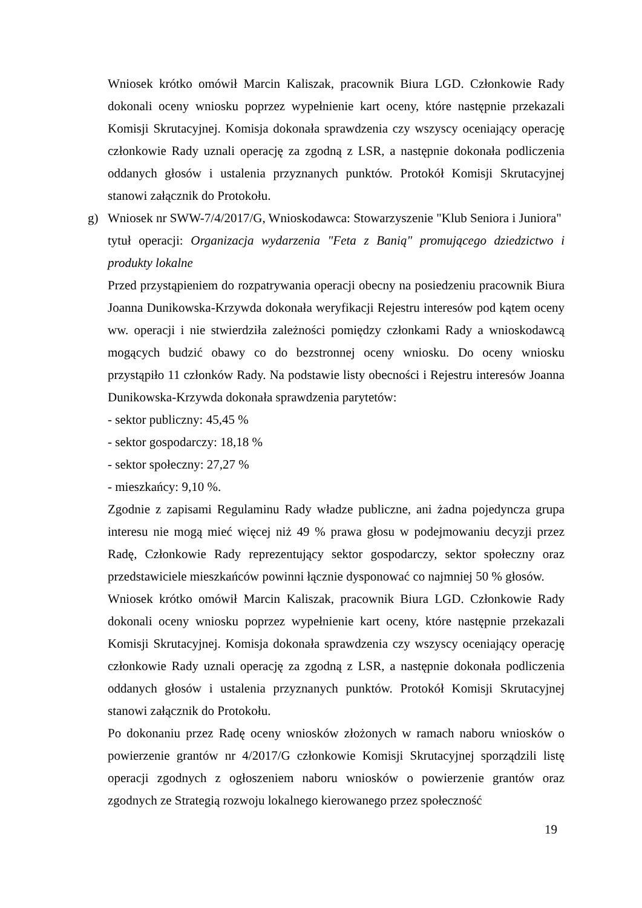Wniosek krótko omówił Marcin Kaliszak, pracownik Biura LGD. Członkowie Rady dokonali oceny wniosku poprzez wypełnienie kart oceny, które następnie przekazali Komisji Skrutacyjnej. Komisja dokonała sprawdzenia czy wszyscy oceniający operację członkowie Rady uznali operację za zgodną z LSR, a następnie dokonała podliczenia oddanych głosów i ustalenia przyznanych punktów. Protokół Komisji Skrutacyjnej stanowi załącznik do Protokołu.
g) Wniosek nr SWW-7/4/2017/G, Wnioskodawca: Stowarzyszenie "Klub Seniora i Juniora"
tytuł operacji: Organizacja wydarzenia "Feta z Banią" promującego dziedzictwo i produkty lokalne
Przed przystąpieniem do rozpatrywania operacji obecny na posiedzeniu pracownik Biura Joanna Dunikowska-Krzywda dokonała weryfikacji Rejestru interesów pod kątem oceny ww. operacji i nie stwierdziła zależności pomiędzy członkami Rady a wnioskodawcą mogących budzić obawy co do bezstronnej oceny wniosku. Do oceny wniosku przystąpiło 11 członków Rady. Na podstawie listy obecności i Rejestru interesów Joanna Dunikowska-Krzywda dokonała sprawdzenia parytetów:
- sektor publiczny: 45,45 %
- sektor gospodarczy: 18,18 %
- sektor społeczny: 27,27 %
- mieszkańcy: 9,10 %.
Zgodnie z zapisami Regulaminu Rady władze publiczne, ani żadna pojedyncza grupa interesu nie mogą mieć więcej niż 49 % prawa głosu w podejmowaniu decyzji przez Radę, Członkowie Rady reprezentujący sektor gospodarczy, sektor społeczny oraz przedstawiciele mieszkańców powinni łącznie dysponować co najmniej 50 % głosów.
Wniosek krótko omówił Marcin Kaliszak, pracownik Biura LGD. Członkowie Rady dokonali oceny wniosku poprzez wypełnienie kart oceny, które następnie przekazali Komisji Skrutacyjnej. Komisja dokonała sprawdzenia czy wszyscy oceniający operację członkowie Rady uznali operację za zgodną z LSR, a następnie dokonała podliczenia oddanych głosów i ustalenia przyznanych punktów. Protokół Komisji Skrutacyjnej stanowi załącznik do Protokołu.
Po dokonaniu przez Radę oceny wniosków złożonych w ramach naboru wniosków o powierzenie grantów nr 4/2017/G członkowie Komisji Skrutacyjnej sporządzili listę operacji zgodnych z ogłoszeniem naboru wniosków o powierzenie grantów oraz zgodnych ze Strategią rozwoju lokalnego kierowanego przez społeczność
19